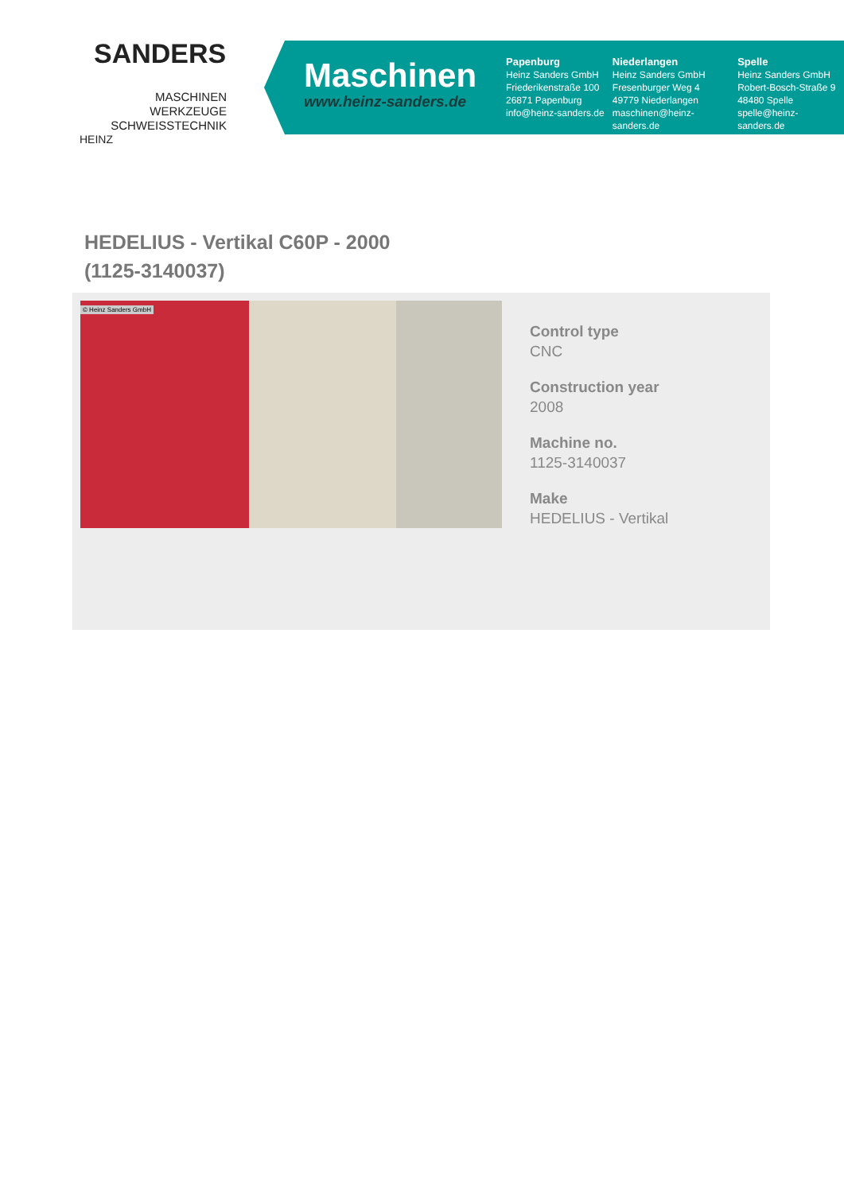SANDERS
MASCHINEN
WERKZEUGE
SCHWEISSTECHNIK
HEINZ
Maschinen
www.heinz-sanders.de
Papenburg
Heinz Sanders GmbH
Friederikenstraße 100
26871 Papenburg
info@heinz-sanders.de
Niederlangen
Heinz Sanders GmbH
Fresenburger Weg 4
49779 Niederlangen
maschinen@heinz-sanders.de
Spelle
Heinz Sanders GmbH
Robert-Bosch-Straße 9
48480 Spelle
spelle@heinz-sanders.de
HEDELIUS - Vertikal C60P - 2000
(1125-3140037)
© Heinz Sanders GmbH
Control type
CNC
Construction year
2008
Machine no.
1125-3140037
Make
HEDELIUS - Vertikal